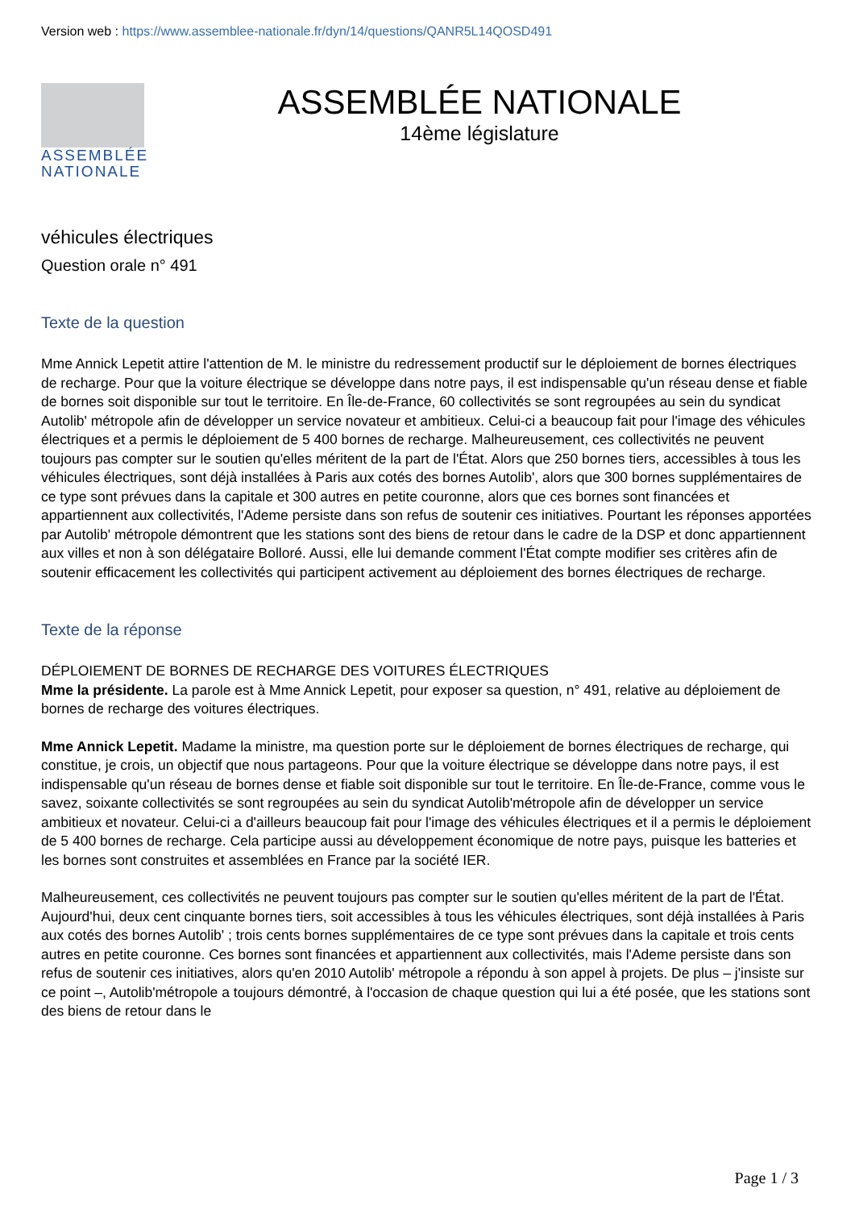Version web : https://www.assemblee-nationale.fr/dyn/14/questions/QANR5L14QOSD491
ASSEMBLÉE NATIONALE
ASSEMBLÉE NATIONALE
14ème législature
véhicules électriques
Question orale n° 491
Texte de la question
Mme Annick Lepetit attire l'attention de M. le ministre du redressement productif sur le déploiement de bornes électriques de recharge. Pour que la voiture électrique se développe dans notre pays, il est indispensable qu'un réseau dense et fiable de bornes soit disponible sur tout le territoire. En Île-de-France, 60 collectivités se sont regroupées au sein du syndicat Autolib' métropole afin de développer un service novateur et ambitieux. Celui-ci a beaucoup fait pour l'image des véhicules électriques et a permis le déploiement de 5 400 bornes de recharge. Malheureusement, ces collectivités ne peuvent toujours pas compter sur le soutien qu'elles méritent de la part de l'État. Alors que 250 bornes tiers, accessibles à tous les véhicules électriques, sont déjà installées à Paris aux cotés des bornes Autolib', alors que 300 bornes supplémentaires de ce type sont prévues dans la capitale et 300 autres en petite couronne, alors que ces bornes sont financées et appartiennent aux collectivités, l'Ademe persiste dans son refus de soutenir ces initiatives. Pourtant les réponses apportées par Autolib' métropole démontrent que les stations sont des biens de retour dans le cadre de la DSP et donc appartiennent aux villes et non à son délégataire Bolloré. Aussi, elle lui demande comment l'État compte modifier ses critères afin de soutenir efficacement les collectivités qui participent activement au déploiement des bornes électriques de recharge.
Texte de la réponse
DÉPLOIEMENT DE BORNES DE RECHARGE DES VOITURES ÉLECTRIQUES
Mme la présidente. La parole est à Mme Annick Lepetit, pour exposer sa question, n° 491, relative au déploiement de bornes de recharge des voitures électriques.
Mme Annick Lepetit. Madame la ministre, ma question porte sur le déploiement de bornes électriques de recharge, qui constitue, je crois, un objectif que nous partageons. Pour que la voiture électrique se développe dans notre pays, il est indispensable qu'un réseau de bornes dense et fiable soit disponible sur tout le territoire. En Île-de-France, comme vous le savez, soixante collectivités se sont regroupées au sein du syndicat Autolib'métropole afin de développer un service ambitieux et novateur. Celui-ci a d'ailleurs beaucoup fait pour l'image des véhicules électriques et il a permis le déploiement de 5 400 bornes de recharge. Cela participe aussi au développement économique de notre pays, puisque les batteries et les bornes sont construites et assemblées en France par la société IER.
Malheureusement, ces collectivités ne peuvent toujours pas compter sur le soutien qu'elles méritent de la part de l'État. Aujourd'hui, deux cent cinquante bornes tiers, soit accessibles à tous les véhicules électriques, sont déjà installées à Paris aux cotés des bornes Autolib' ; trois cents bornes supplémentaires de ce type sont prévues dans la capitale et trois cents autres en petite couronne. Ces bornes sont financées et appartiennent aux collectivités, mais l'Ademe persiste dans son refus de soutenir ces initiatives, alors qu'en 2010 Autolib' métropole a répondu à son appel à projets. De plus – j'insiste sur ce point –, Autolib'métropole a toujours démontré, à l'occasion de chaque question qui lui a été posée, que les stations sont des biens de retour dans le
Page 1 / 3